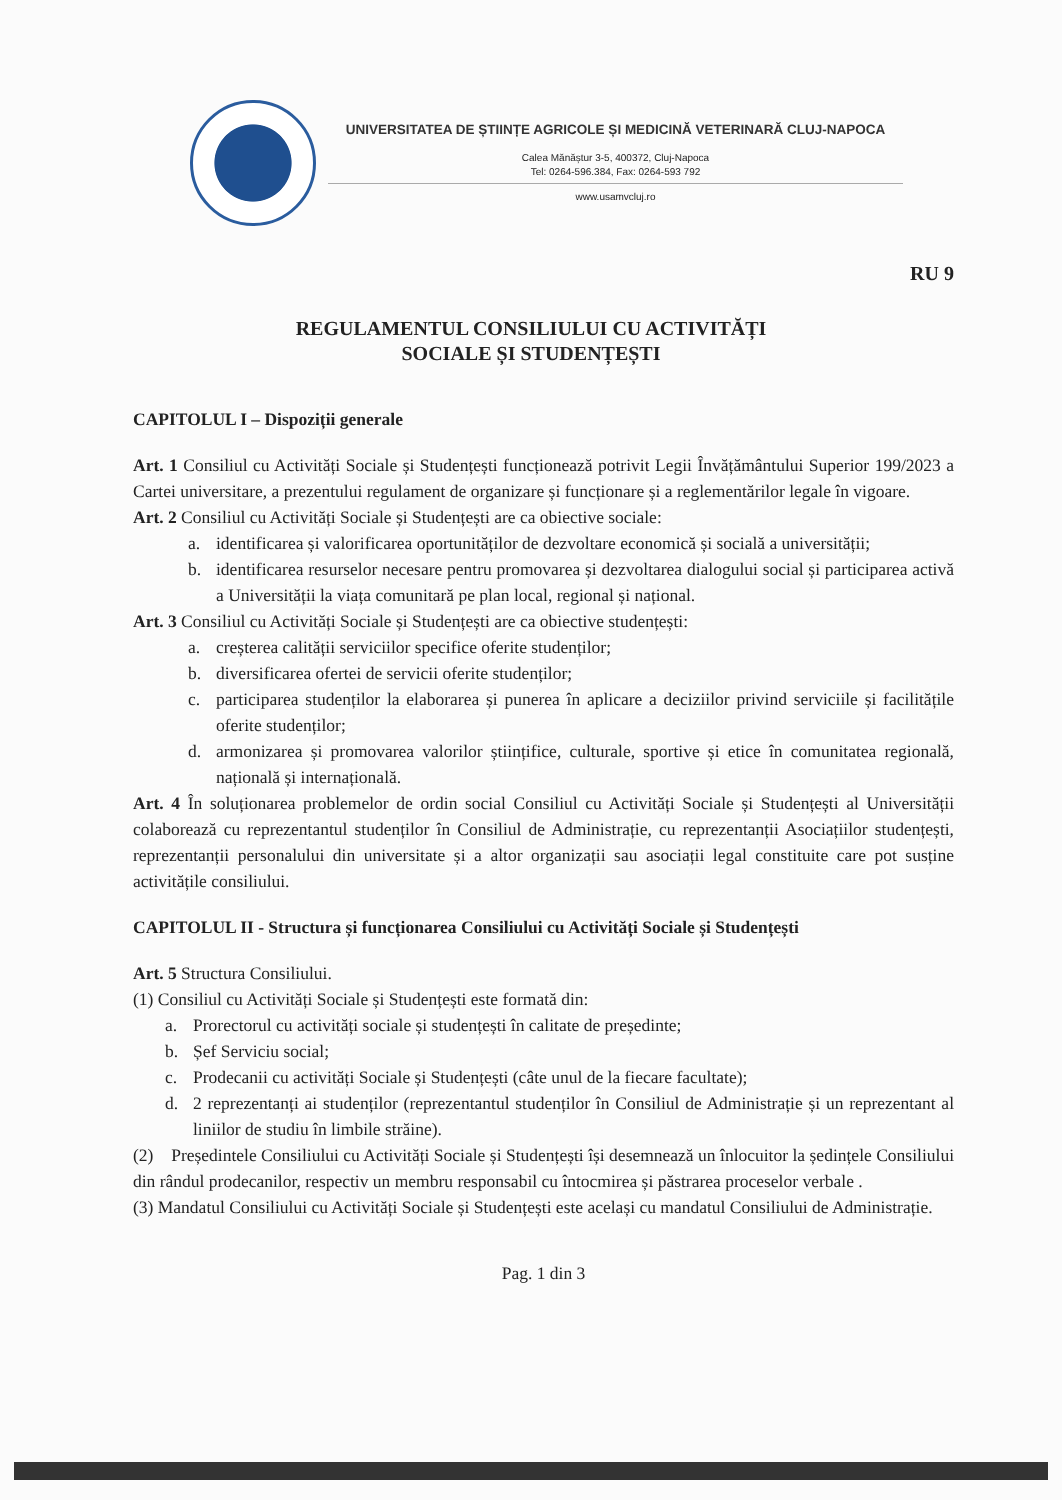UNIVERSITATEA DE ȘTIINȚE AGRICOLE ȘI MEDICINĂ VETERINARĂ CLUJ-NAPOCA
Calea Mănăștur 3-5, 400372, Cluj-Napoca
Tel: 0264-596.384, Fax: 0264-593 792
www.usamvcluj.ro
RU 9
REGULAMENTUL CONSILIULUI CU ACTIVITĂȚI
SOCIALE ȘI STUDENȚEȘTI
CAPITOLUL I – Dispoziții generale
Art. 1 Consiliul cu Activități Sociale și Studențești funcționează potrivit Legii Învățământului Superior 199/2023 a Cartei universitare, a prezentului regulament de organizare și funcționare și a reglementărilor legale în vigoare.
Art. 2 Consiliul cu Activități Sociale și Studențești are ca obiective sociale:
a. identificarea și valorificarea oportunităților de dezvoltare economică și socială a universității;
b. identificarea resurselor necesare pentru promovarea și dezvoltarea dialogului social și participarea activă a Universității la viața comunitară pe plan local, regional și național.
Art. 3 Consiliul cu Activități Sociale și Studențești are ca obiective studențești:
a. creșterea calității serviciilor specifice oferite studenților;
b. diversificarea ofertei de servicii oferite studenților;
c. participarea studenților la elaborarea și punerea în aplicare a deciziilor privind serviciile și facilitățile oferite studenților;
d. armonizarea și promovarea valorilor științifice, culturale, sportive și etice în comunitatea regională, națională și internațională.
Art. 4 În soluționarea problemelor de ordin social Consiliul cu Activități Sociale și Studențești al Universității colaborează cu reprezentantul studenților în Consiliul de Administrație, cu reprezentanții Asociațiilor studențești, reprezentanții personalului din universitate și a altor organizații sau asociații legal constituite care pot susține activitățile consiliului.
CAPITOLUL II - Structura și funcționarea Consiliului cu Activități Sociale și Studențești
Art. 5 Structura Consiliului.
(1) Consiliul cu Activități Sociale și Studențești este formată din:
a. Prorectorul cu activități sociale și studențești în calitate de președinte;
b. Șef Serviciu social;
c. Prodecanii cu activități Sociale și Studențești (câte unul de la fiecare facultate);
d. 2 reprezentanți ai studenților (reprezentantul studenților în Consiliul de Administrație și un reprezentant al liniilor de studiu în limbile străine).
(2) Președintele Consiliului cu Activități Sociale și Studențești își desemnează un înlocuitor la ședințele Consiliului din rândul prodecanilor, respectiv un membru responsabil cu întocmirea și păstrarea proceselor verbale .
(3) Mandatul Consiliului cu Activități Sociale și Studențești este același cu mandatul Consiliului de Administrație.
Pag. 1 din 3